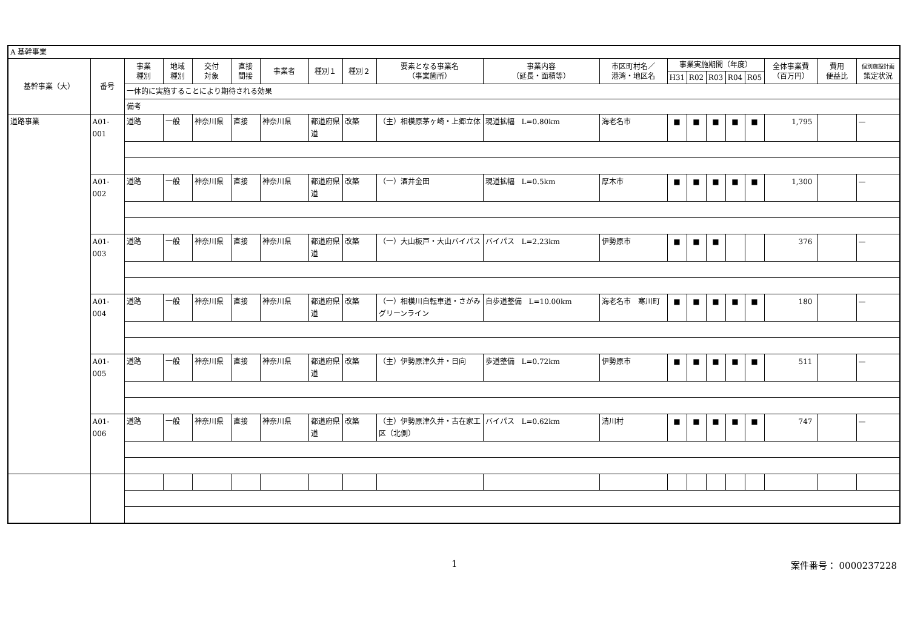| A 基幹事業 | | | | | | | | | | | | | | | | | | | |
| 基幹事業（大） | 番号 | 事業 種別 | 地域 種別 | 交付 対象 | 直接 間接 | 事業者 | 種別１ | 種別２ | 要素となる事業名 （事業箇所） | 事業内容 （延長・面積等） | 市区町村名／ 港湾・地区名 | 事業実施期間（年度） | | | | | 全体事業費 （百万円） | 費用 便益比 | 個別施設計画 策定状況 |
| | | | | | | | | | | | | H31 | R02 | R03 | R04 | R05 | | | |
| | | 一体的に実施することにより期待される効果 | | | | | | | | | | | | | | | | | |
| | | 備考 | | | | | | | | | | | | | | | | | |
| 道路事業 | A01-001 | 道路 | 一般 | 神奈川県 | 直接 | 神奈川県 | 都道府県道 | 改築 | （主）相模原茅ヶ崎・上郷立体 | 現道拡幅 L=0.80km | 海老名市 | ■ | ■ | ■ | ■ | ■ | 1,795 | | — |
| | A01-002 | 道路 | 一般 | 神奈川県 | 直接 | 神奈川県 | 都道府県道 | 改築 | （一）酒井金田 | 現道拡幅 L=0.5km | 厚木市 | ■ | ■ | ■ | ■ | ■ | 1,300 | | — |
| | A01-003 | 道路 | 一般 | 神奈川県 | 直接 | 神奈川県 | 都道府県道 | 改築 | （一）大山板戸・大山バイパス | バイパス L=2.23km | 伊勢原市 | ■ | ■ | ■ | | | 376 | | — |
| | A01-004 | 道路 | 一般 | 神奈川県 | 直接 | 神奈川県 | 都道府県道 | 改築 | （一）相模川自転車道・さがみグリーンライン | 自歩道整備 L=10.00km | 海老名市 寒川町 | ■ | ■ | ■ | ■ | ■ | 180 | | — |
| | A01-005 | 道路 | 一般 | 神奈川県 | 直接 | 神奈川県 | 都道府県道 | 改築 | （主）伊勢原津久井・日向 | 歩道整備 L=0.72km | 伊勢原市 | ■ | ■ | ■ | ■ | ■ | 511 | | — |
| | A01-006 | 道路 | 一般 | 神奈川県 | 直接 | 神奈川県 | 都道府県道 | 改築 | （主）伊勢原津久井・古在家工区（北側） | バイパス L=0.62km | 清川村 | ■ | ■ | ■ | ■ | ■ | 747 | | — |
1 案件番号： 0000237228